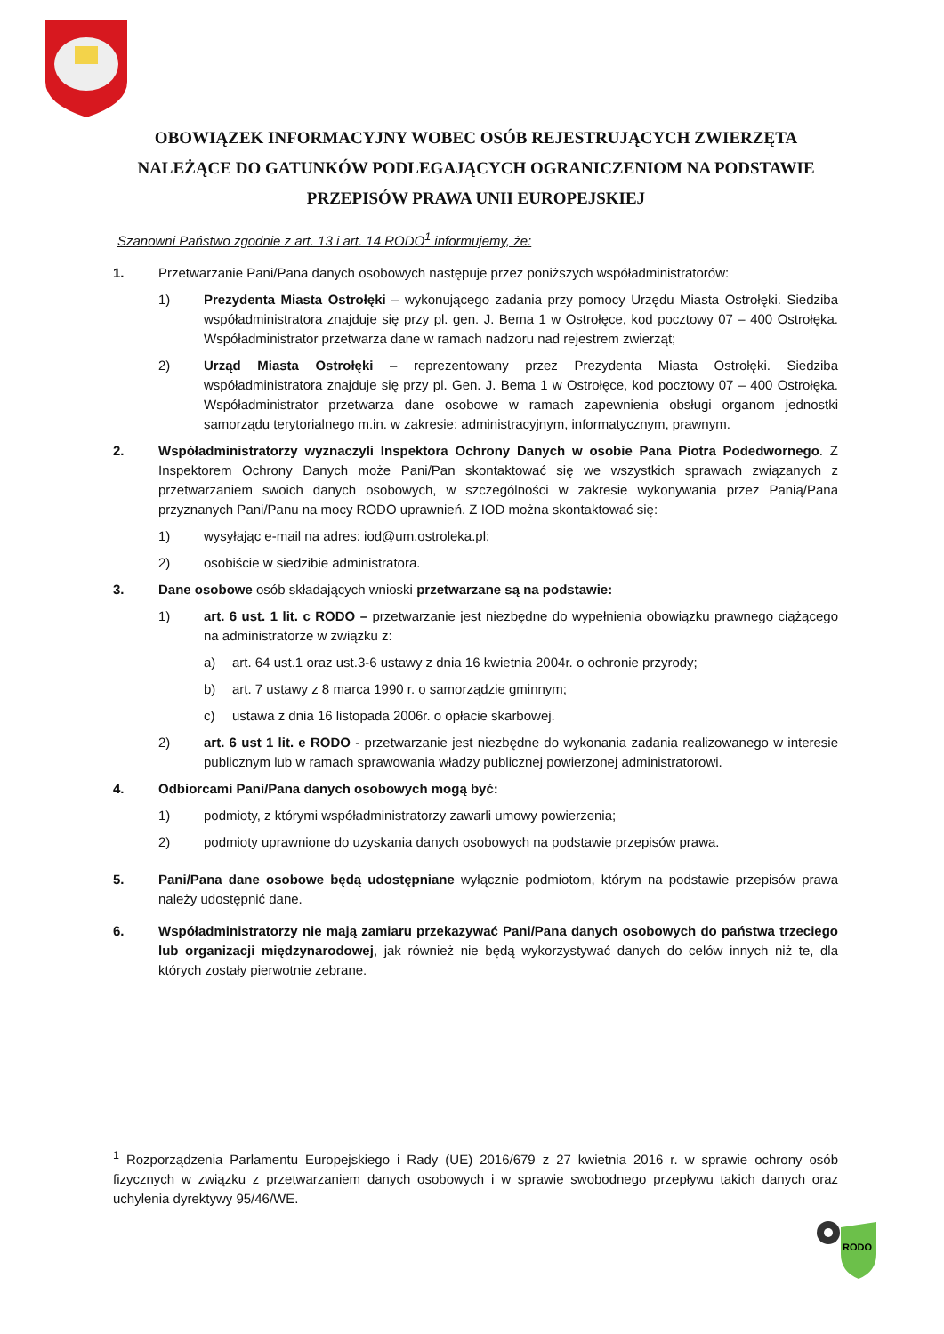OBOWIĄZEK INFORMACYJNY WOBEC OSÓB REJESTRUJĄCYCH ZWIERZĘTA NALEŻĄCE DO GATUNKÓW PODLEGAJĄCYCH OGRANICZENIOM NA PODSTAWIE PRZEPISÓW PRAWA UNII EUROPEJSKIEJ
Szanowni Państwo zgodnie z art. 13 i art. 14 RODO<sup>1</sup> informujemy, że:
1. Przetwarzanie Pani/Pana danych osobowych następuje przez poniższych współadministratorów:
1) Prezydenta Miasta Ostrołęki – wykonującego zadania przy pomocy Urzędu Miasta Ostrołęki. Siedziba współadministratora znajduje się przy pl. gen. J. Bema 1 w Ostrołęce, kod pocztowy 07 – 400 Ostrołęka. Współadministrator przetwarza dane w ramach nadzoru nad rejestrem zwierząt;
2) Urząd Miasta Ostrołęki – reprezentowany przez Prezydenta Miasta Ostrołęki. Siedziba współadministratora znajduje się przy pl. Gen. J. Bema 1 w Ostrołęce, kod pocztowy 07 – 400 Ostrołęka. Współadministrator przetwarza dane osobowe w ramach zapewnienia obsługi organom jednostki samorządu terytorialnego m.in. w zakresie: administracyjnym, informatycznym, prawnym.
2. Współadministratorzy wyznaczyli Inspektora Ochrony Danych w osobie Pana Piotra Podedwornego. Z Inspektorem Ochrony Danych może Pani/Pan skontaktować się we wszystkich sprawach związanych z przetwarzaniem swoich danych osobowych, w szczególności w zakresie wykonywania przez Panią/Pana przyznanych Pani/Panu na mocy RODO uprawnień. Z IOD można skontaktować się:
1) wysyłając e-mail na adres: iod@um.ostroleka.pl;
2) osobiście w siedzibie administratora.
3. Dane osobowe osób składających wnioski przetwarzane są na podstawie:
1) art. 6 ust. 1 lit. c RODO – przetwarzanie jest niezbędne do wypełnienia obowiązku prawnego ciążącego na administratorze w związku z:
a) art. 64 ust.1 oraz ust.3-6 ustawy z dnia 16 kwietnia 2004r. o ochronie przyrody;
b) art. 7 ustawy z 8 marca 1990 r. o samorządzie gminnym;
c) ustawa z dnia 16 listopada 2006r. o opłacie skarbowej.
2) art. 6 ust 1 lit. e RODO - przetwarzanie jest niezbędne do wykonania zadania realizowanego w interesie publicznym lub w ramach sprawowania władzy publicznej powierzonej administratorowi.
4. Odbiorcami Pani/Pana danych osobowych mogą być:
1) podmioty, z którymi współadministratorzy zawarli umowy powierzenia;
2) podmioty uprawnione do uzyskania danych osobowych na podstawie przepisów prawa.
5. Pani/Pana dane osobowe będą udostępniane wyłącznie podmiotom, którym na podstawie przepisów prawa należy udostępnić dane.
6. Współadministratorzy nie mają zamiaru przekazywać Pani/Pana danych osobowych do państwa trzeciego lub organizacji międzynarodowej, jak również nie będą wykorzystywać danych do celów innych niż te, dla których zostały pierwotnie zebrane.
<sup>1</sup> Rozporządzenia Parlamentu Europejskiego i Rady (UE) 2016/679 z 27 kwietnia 2016 r. w sprawie ochrony osób fizycznych w związku z przetwarzaniem danych osobowych i w sprawie swobodnego przepływu takich danych oraz uchylenia dyrektywy 95/46/WE.
RODO